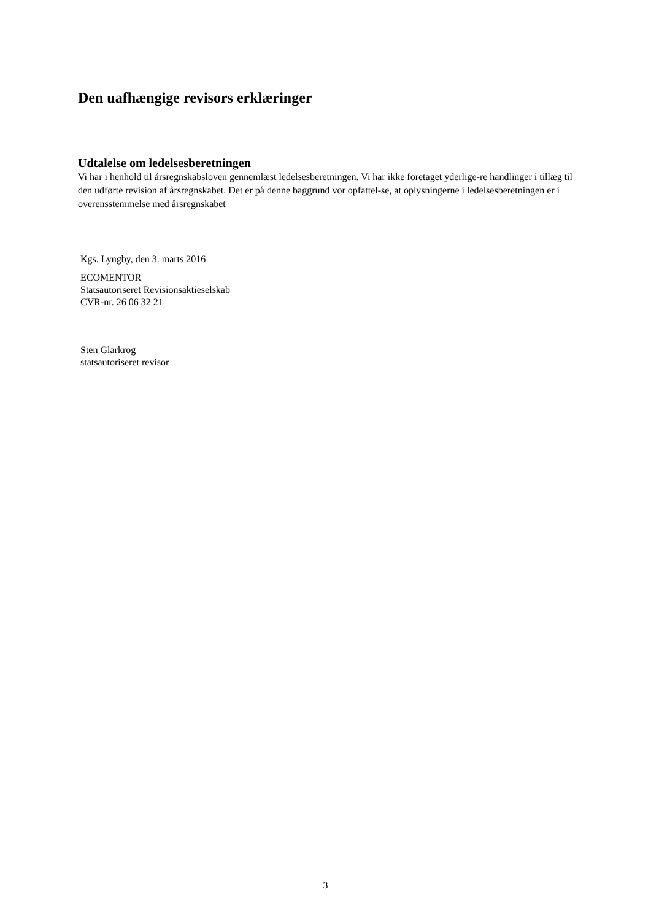Den uafhængige revisors erklæringer
Udtalelse om ledelsesberetningen
Vi har i henhold til årsregnskabsloven gennemlæst ledelsesberetningen. Vi har ikke foretaget yderlige-re handlinger i tillæg til den udførte revision af årsregnskabet. Det er på denne baggrund vor opfattel-se, at oplysningerne i ledelsesberetningen er i overensstemmelse med årsregnskabet
Kgs. Lyngby, den 3. marts 2016
ECOMENTOR
Statsautoriseret Revisionsaktieselskab
CVR-nr. 26 06 32 21
Sten Glarkrog
statsautoriseret revisor
3